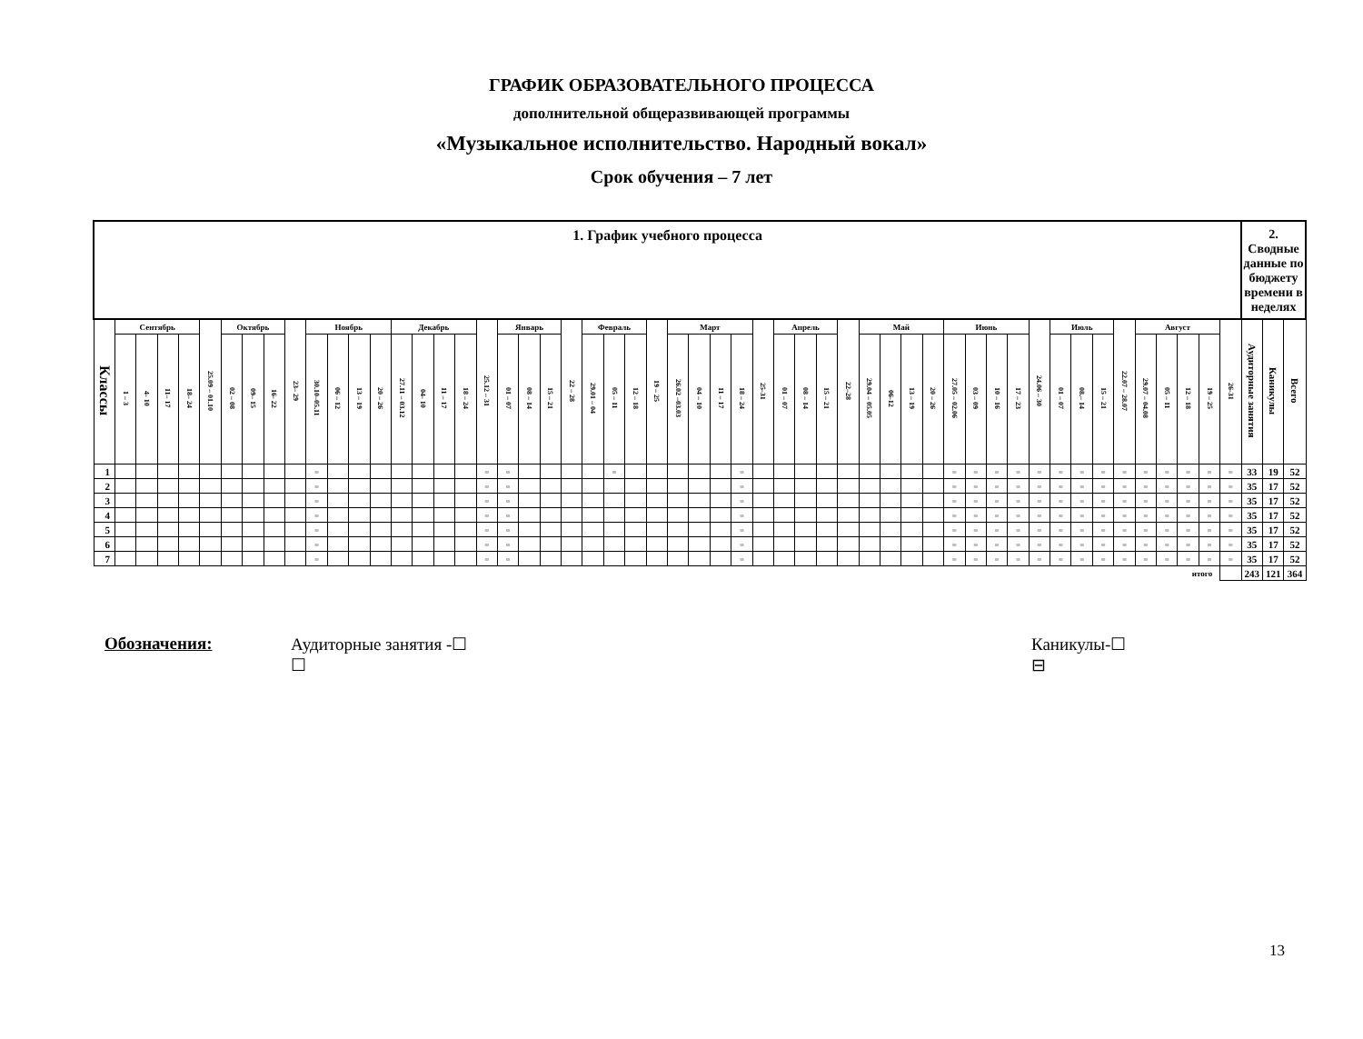ГРАФИК ОБРАЗОВАТЕЛЬНОГО ПРОЦЕССА
дополнительной общеразвивающей программы
«Музыкальное исполнительство. Народный вокал»
Срок обучения – 7 лет
| 1. График учебного процесса | | | | | | | | | | | | | | | | | | | | | | | | | | | | | | | | | | | | | | | | | | | | | | | | | | | | | | 2. Сводные данные по бюджету времени в неделях | | |
| --- | --- | --- | --- | --- | --- | --- | --- | --- | --- | --- | --- | --- | --- | --- | --- | --- | --- | --- | --- | --- | --- | --- | --- | --- | --- | --- | --- | --- | --- | --- | --- | --- | --- | --- | --- | --- | --- | --- | --- | --- | --- | --- | --- | --- | --- | --- | --- | --- | --- | --- | --- | --- | --- | --- | --- | --- |
| Классы | Сентябрь | | | | 25.09 – 01.10 | Октябрь | | | 23– 29 | Ноябрь | | | | Декабрь | | | | 25.12 – 31 | Январь | | | 22 – 28 | Февраль | | | 19 – 25 | Март | | | | 25-31 | Апрель | | | 22–28 | Май | | | | Июнь | | | | 24.06 – 30 | Июль | | | 22.07 – 28.07 | Август | | | | 26-31 | Аудиторные занятия | Каникулы | Всего |
| | 1 – 3 | 4- 10 | 11– 17 | 18– 24 | | 02 – 08 | 09– 15 | 16- 22 | | 30.10–05.11 | 06 – 12 | 13 – 19 | 20 – 26 | 27.11 – 03.12 | 04- 10 | 11 – 17 | 18 – 24 | | 01 – 07 | 08 – 14 | 15 – 21 | | 29.01 – 04 | 05 – 11 | 12 – 18 | | 26.02 –03.03 | 04 – 10 | 11 – 17 | 18 – 24 | | 01 – 07 | 08 – 14 | 15 – 21 | | 29.04 – 05.05 | 06-12 | 13 – 19 | 20 – 26 | 27.05 – 02.06 | 03 – 09 | 10 – 16 | 17 – 23 | | 01 – 07 | 08.– 14 | 15 – 21 | | 29.07 – 04.08 | 05 – 11 | 12 – 18 | 19 – 25 | | | | |
| 1 | | | | | | | | | | = | | | | | | | | = | = | | | | | = | | | | | | = | | | | | | | | | | = | = | = | = | = | = | = | = | = | = | = | = | = | = | 33 | 19 | 52 |
| 2 | | | | | | | | | | = | | | | | | | | = | = | | | | | | | | | | | = | | | | | | | | | | = | = | = | = | = | = | = | = | = | = | = | = | = | = | 35 | 17 | 52 |
| 3 | | | | | | | | | | = | | | | | | | | = | = | | | | | | | | | | | = | | | | | | | | | | = | = | = | = | = | = | = | = | = | = | = | = | = | = | 35 | 17 | 52 |
| 4 | | | | | | | | | | = | | | | | | | | = | = | | | | | | | | | | | = | | | | | | | | | | = | = | = | = | = | = | = | = | = | = | = | = | = | = | 35 | 17 | 52 |
| 5 | | | | | | | | | | = | | | | | | | | = | = | | | | | | | | | | | = | | | | | | | | | | = | = | = | = | = | = | = | = | = | = | = | = | = | = | 35 | 17 | 52 |
| 6 | | | | | | | | | | = | | | | | | | | = | = | | | | | | | | | | | = | | | | | | | | | | = | = | = | = | = | = | = | = | = | = | = | = | = | = | 35 | 17 | 52 |
| 7 | | | | | | | | | | = | | | | | | | | = | = | | | | | | | | | | | = | | | | | | | | | | = | = | = | = | = | = | = | = | = | = | = | = | = | = | 35 | 17 | 52 |
| итого | | | | | | | | | | | | | | | | | | | | | | | | | | | | | | | | | | | | | | | | | | | | | | | | | | | | | | 243 | 121 | 364 |
Обозначения: Аудиторные занятия -☐
☐
Каникулы-☐
⊟
13